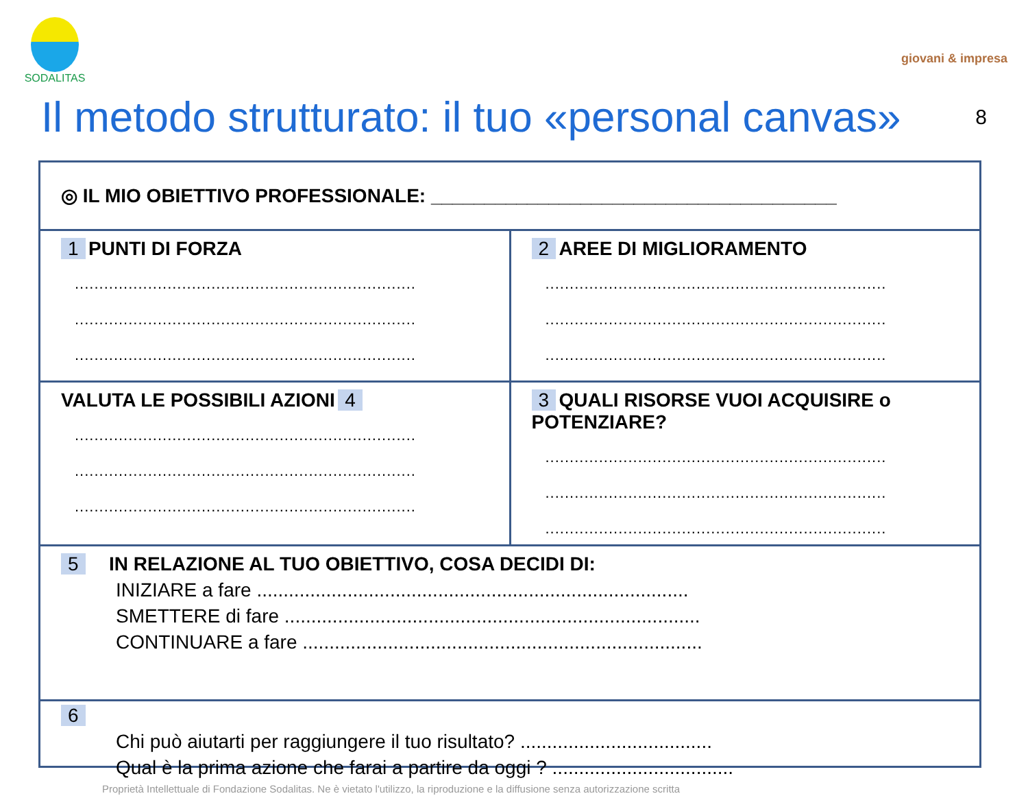SODALITAS
giovani & impresa
Il metodo strutturato: il tuo «personal canvas» 8
◎ IL MIO OBIETTIVO PROFESSIONALE: ______________________________________
1 PUNTI DI FORZA
......................................................................
......................................................................
......................................................................
2 AREE DI MIGLIORAMENTO
......................................................................
......................................................................
......................................................................
VALUTA LE POSSIBILI AZIONI 4
......................................................................
......................................................................
......................................................................
3 QUALI RISORSE VUOI ACQUISIRE o POTENZIARE?
......................................................................
......................................................................
......................................................................
5 IN RELAZIONE AL TUO OBIETTIVO, COSA DECIDI DI:
INIZIARE a fare .................................................................................
SMETTERE di fare ..............................................................................
CONTINUARE a fare ...........................................................................
6
Chi può aiutarti per raggiungere il tuo risultato? ....................................
Qual è la prima azione che farai a partire da oggi ? ..................................
Proprietà Intellettuale di Fondazione Sodalitas. Ne è vietato l'utilizzo, la riproduzione e la diffusione senza autorizzazione scritta